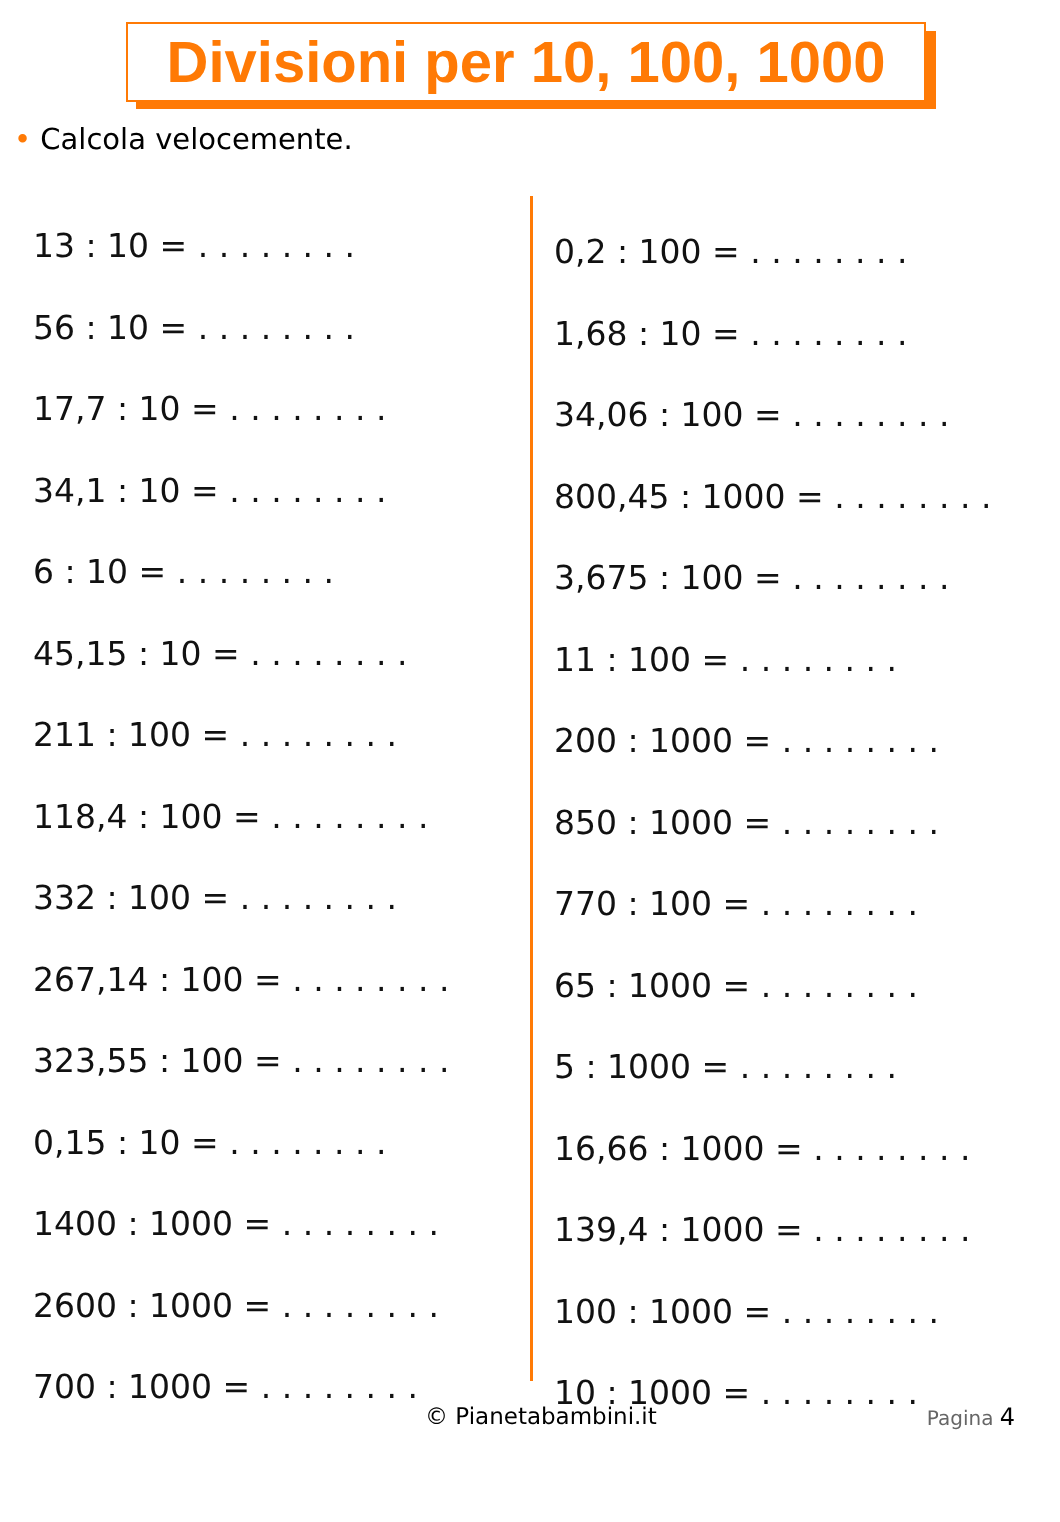Divisioni per 10, 100, 1000
• Calcola velocemente.
13 : 10 = . . . . . . . .
56 : 10 = . . . . . . . .
17,7 : 10 = . . . . . . . .
34,1 : 10 = . . . . . . . .
6 : 10 = . . . . . . . .
45,15 : 10 = . . . . . . . .
211 : 100 = . . . . . . . .
118,4 : 100 = . . . . . . . .
332 : 100 = . . . . . . . .
267,14 : 100 = . . . . . . . .
323,55 : 100 = . . . . . . . .
0,15 : 10 = . . . . . . . .
1400 : 1000 = . . . . . . . .
2600 : 1000 = . . . . . . . .
700 : 1000 = . . . . . . . .
0,2 : 100 = . . . . . . . .
1,68 : 10 = . . . . . . . .
34,06 : 100 = . . . . . . . .
800,45 : 1000 = . . . . . . . .
3,675 : 100 = . . . . . . . .
11 : 100 = . . . . . . . .
200 : 1000 = . . . . . . . .
850 : 1000 = . . . . . . . .
770 : 100 = . . . . . . . .
65 : 1000 = . . . . . . . .
5 : 1000 = . . . . . . . .
16,66 : 1000 = . . . . . . . .
139,4 : 1000 = . . . . . . . .
100 : 1000 = . . . . . . . .
10 : 1000 = . . . . . . . .
© Pianetabambini.it Pagina 4